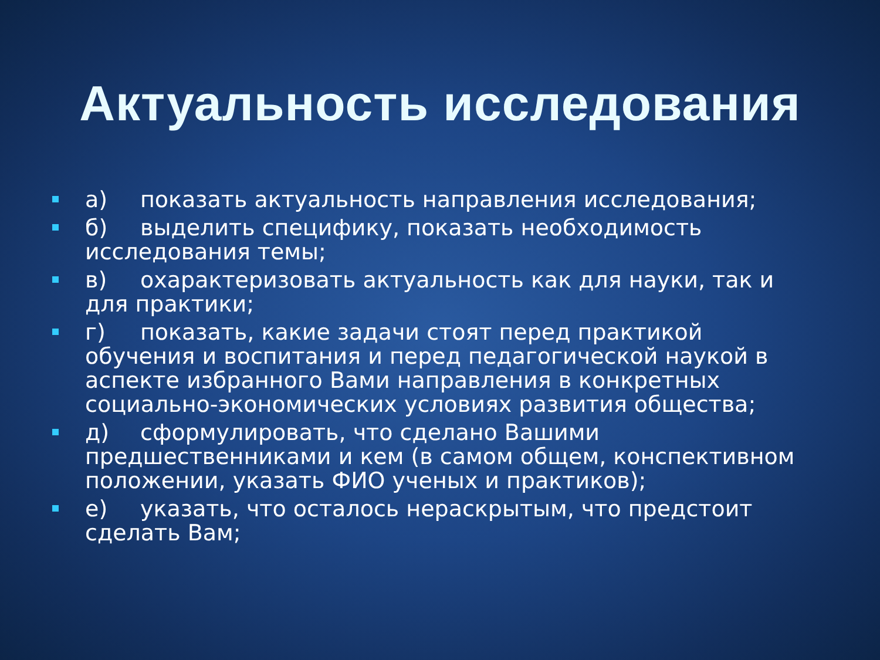Актуальность исследования
а) показать актуальность направления исследования;
б) выделить специфику, показать необходимость исследования темы;
в) охарактеризовать актуальность как для науки, так и для практики;
г) показать, какие задачи стоят перед практикой обучения и воспитания и перед педагогической наукой в аспекте избранного Вами направления в конкретных социально-экономических условиях развития общества;
д) сформулировать, что сделано Вашими предшественниками и кем (в самом общем, конспективном положении, указать ФИО ученых и практиков);
е) указать, что осталось нераскрытым, что предстоит сделать Вам;